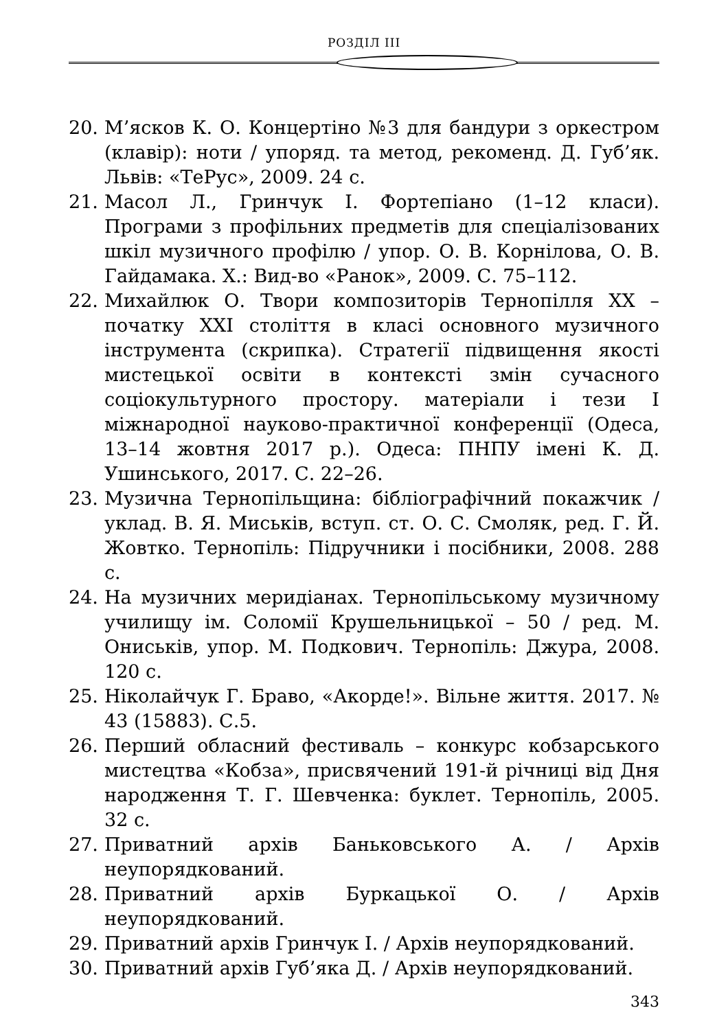РОЗДІЛ III
20. М’ясков К. О. Концертіно №3 для бандури з оркестром (клавір): ноти / упоряд. та метод, рекоменд. Д. Губ’як. Львів: «ТеРус», 2009. 24 с.
21. Масол Л., Гринчук І. Фортепіано (1–12 класи). Програми з профільних предметів для спеціалізованих шкіл музичного профілю / упор. О. В. Корнілова, О. В. Гайдамака. Х.: Вид-во «Ранок», 2009. С. 75–112.
22. Михайлюк О. Твори композиторів Тернопілля XX – початку XXI століття в класі основного музичного інструмента (скрипка). Стратегії підвищення якості мистецької освіти в контексті змін сучасного соціокультурного простору. матеріали і тези І міжнародної науково-практичної конференції (Одеса, 13–14 жовтня 2017 р.). Одеса: ПНПУ імені К. Д. Ушинського, 2017. С. 22–26.
23. Музична Тернопільщина: бібліографічний покажчик / уклад. В. Я. Миськів, вступ. ст. О. С. Смоляк, ред. Г. Й. Жовтко. Тернопіль: Підручники і посібники, 2008. 288 с.
24. На музичних меридіанах. Тернопільському музичному училищу ім. Соломії Крушельницької – 50 / ред. М. Ониськів, упор. М. Подкович. Тернопіль: Джура, 2008. 120 с.
25. Ніколайчук Г. Браво, «Акорде!». Вільне життя. 2017. № 43 (15883). С.5.
26. Перший обласний фестиваль – конкурс кобзарського мистецтва «Кобза», присвячений 191-й річниці від Дня народження Т. Г. Шевченка: буклет. Тернопіль, 2005. 32 с.
27. Приватний архів Баньковського А. / Архів неупорядкований.
28. Приватний архів Буркацької О. / Архів неупорядкований.
29. Приватний архів Гринчук І. / Архів неупорядкований.
30. Приватний архів Губ’яка Д. / Архів неупорядкований.
343